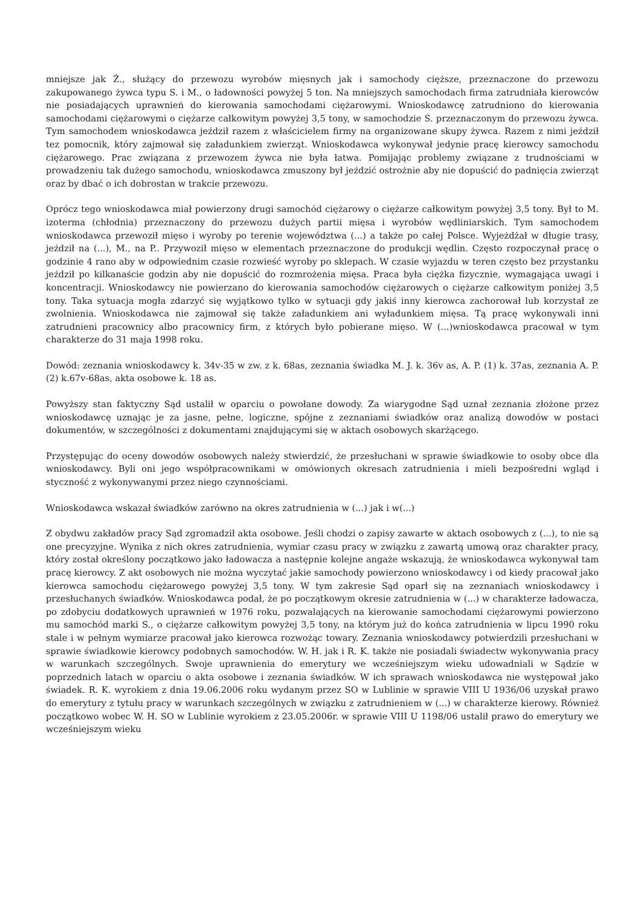mniejsze jak Ż., służący do przewozu wyrobów mięsnych jak i samochody cięższe, przeznaczone do przewozu zakupowanego żywca typu S. i M., o ładowności powyżej 5 ton. Na mniejszych samochodach firma zatrudniała kierowców nie posiadających uprawnień do kierowania samochodami ciężarowymi. Wnioskodawcę zatrudniono do kierowania samochodami ciężarowymi o ciężarze całkowitym powyżej 3,5 tony, w samochodzie S. przeznaczonym do przewozu żywca. Tym samochodem wnioskodawca jeździł razem z właścicielem firmy na organizowane skupy żywca. Razem z nimi jeździł tez pomocnik, który zajmował się załadunkiem zwierząt. Wnioskodawca wykonywał jedynie pracę kierowcy samochodu ciężarowego. Prac związana z przewozem żywca nie była łatwa. Pomijając problemy związane z trudnościami w prowadzeniu tak dużego samochodu, wnioskodawca zmuszony był jeździć ostrożnie aby nie dopuścić do padnięcia zwierząt oraz by dbać o ich dobrostan w trakcie przewozu.
Oprócz tego wnioskodawca miał powierzony drugi samochód ciężarowy o ciężarze całkowitym powyżej 3,5 tony. Był to M. izoterma (chłodnia) przeznaczony do przewozu dużych partii mięsa i wyrobów wędliniarskich. Tym samochodem wnioskodawca przewoził mięso i wyroby po terenie województwa (...) a także po całej Polsce. Wyjeżdżał w długie trasy, jeździł na (...), M., na P.. Przywoził mięso w elementach przeznaczone do produkcji wędlin. Często rozpoczynał pracę o godzinie 4 rano aby w odpowiednim czasie rozwieść wyroby po sklepach. W czasie wyjazdu w teren często bez przystanku jeździł po kilkanaście godzin aby nie dopuścić do rozmrożenia mięsa. Praca była ciężka fizycznie, wymagająca uwagi i koncentracji. Wnioskodawcy nie powierzano do kierowania samochodów ciężarowych o ciężarze całkowitym poniżej 3,5 tony. Taka sytuacja mogła zdarzyć się wyjątkowo tylko w sytuacji gdy jakiś inny kierowca zachorował lub korzystał ze zwolnienia. Wnioskodawca nie zajmował się także załadunkiem ani wyładunkiem mięsa. Tą pracę wykonywali inni zatrudnieni pracownicy albo pracownicy firm, z których było pobierane mięso. W (...)wnioskodawca pracował w tym charakterze do 31 maja 1998 roku.
Dowód: zeznania wnioskodawcy k. 34v-35 w zw. z k. 68as, zeznania świadka M. J. k. 36v as, A. P. (1) k. 37as, zeznania A. P. (2) k.67v-68as, akta osobowe k. 18 as.
Powyższy stan faktyczny Sąd ustalił w oparciu o powołane dowody. Za wiarygodne Sąd uznał zeznania złożone przez wnioskodawcę uznając je za jasne, pełne, logiczne, spójne z zeznaniami świadków oraz analizą dowodów w postaci dokumentów, w szczególności z dokumentami znajdującymi się w aktach osobowych skarżącego.
Przystępując do oceny dowodów osobowych należy stwierdzić, że przesłuchani w sprawie świadkowie to osoby obce dla wnioskodawcy. Byli oni jego współpracownikami w omówionych okresach zatrudnienia i mieli bezpośredni wgląd i styczność z wykonywanymi przez niego czynnościami.
Wnioskodawca wskazał świadków zarówno na okres zatrudnienia w (...) jak i w(...)
Z obydwu zakładów pracy Sąd zgromadził akta osobowe. Jeśli chodzi o zapisy zawarte w aktach osobowych z (...), to nie są one precyzyjne. Wynika z nich okres zatrudnienia, wymiar czasu pracy w związku z zawartą umową oraz charakter pracy, który został określony początkowo jako ładowacza a następnie kolejne angaże wskazują, że wnioskodawca wykonywał tam pracę kierowcy. Z akt osobowych nie można wyczytać jakie samochody powierzono wnioskodawcy i od kiedy pracował jako kierowca samochodu ciężarowego powyżej 3,5 tony. W tym zakresie Sąd oparł się na zeznaniach wnioskodawcy i przesłuchanych świadków. Wnioskodawca podał, że po początkowym okresie zatrudnienia w (...) w charakterze ładowacza, po zdobyciu dodatkowych uprawnień w 1976 roku, pozwalających na kierowanie samochodami ciężarowymi powierzono mu samochód marki S., o ciężarze całkowitym powyżej 3,5 tony, na którym już do końca zatrudnienia w lipcu 1990 roku stale i w pełnym wymiarze pracował jako kierowca rozwożąc towary. Zeznania wnioskodawcy potwierdzili przesłuchani w sprawie świadkowie kierowcy podobnych samochodów. W. H. jak i R. K. także nie posiadali świadectw wykonywania pracy w warunkach szczególnych. Swoje uprawnienia do emerytury we wcześniejszym wieku udowadniali w Sądzie w poprzednich latach w oparciu o akta osobowe i zeznania świadków. W ich sprawach wnioskodawca nie występował jako świadek. R. K. wyrokiem z dnia 19.06.2006 roku wydanym przez SO w Lublinie w sprawie VIII U 1936/06 uzyskał prawo do emerytury z tytułu pracy w warunkach szczególnych w związku z zatrudnieniem w (...) w charakterze kierowy. Również początkowo wobec W. H. SO w Lublinie wyrokiem z 23.05.2006r. w sprawie VIII U 1198/06 ustalił prawo do emerytury we wcześniejszym wieku